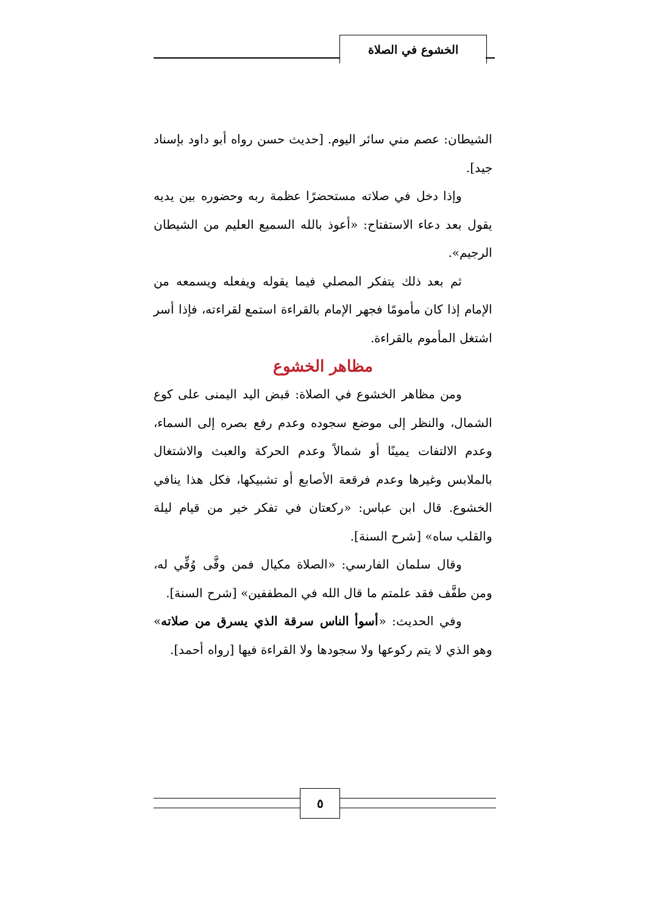الخشوع في الصلاة
الشيطان: عصم مني سائر اليوم. [حديث حسن رواه أبو داود بإسناد جيد].
وإذا دخل في صلاته مستحضرًا عظمة ربه وحضوره بين يديه يقول بعد دعاء الاستفتاح: «أعوذ بالله السميع العليم من الشيطان الرجيم».
ثم بعد ذلك يتفكر المصلي فيما يقوله ويفعله ويسمعه من الإمام إذا كان مأمومًا فجهر الإمام بالقراءة استمع لقراءته، فإذا أسر اشتغل المأموم بالقراءة.
مظاهر الخشوع
ومن مظاهر الخشوع في الصلاة: قبض اليد اليمنى على كوع الشمال، والنظر إلى موضع سجوده وعدم رفع بصره إلى السماء، وعدم الالتفات يمينًا أو شمالاً وعدم الحركة والعبث والاشتغال بالملابس وغيرها وعدم فرقعة الأصابع أو تشبيكها، فكل هذا ينافي الخشوع. قال ابن عباس: «ركعتان في تفكر خير من قيام ليلة والقلب ساه» [شرح السنة].
وقال سلمان الفارسي: «الصلاة مكيال فمن وفَّى وُفِّي له، ومن طفَّف فقد علمتم ما قال الله في المطففين» [شرح السنة].
وفي الحديث: «أسوأ الناس سرقة الذي يسرق من صلاته» وهو الذي لا يتم ركوعها ولا سجودها ولا القراءة فيها [رواه أحمد].
٥